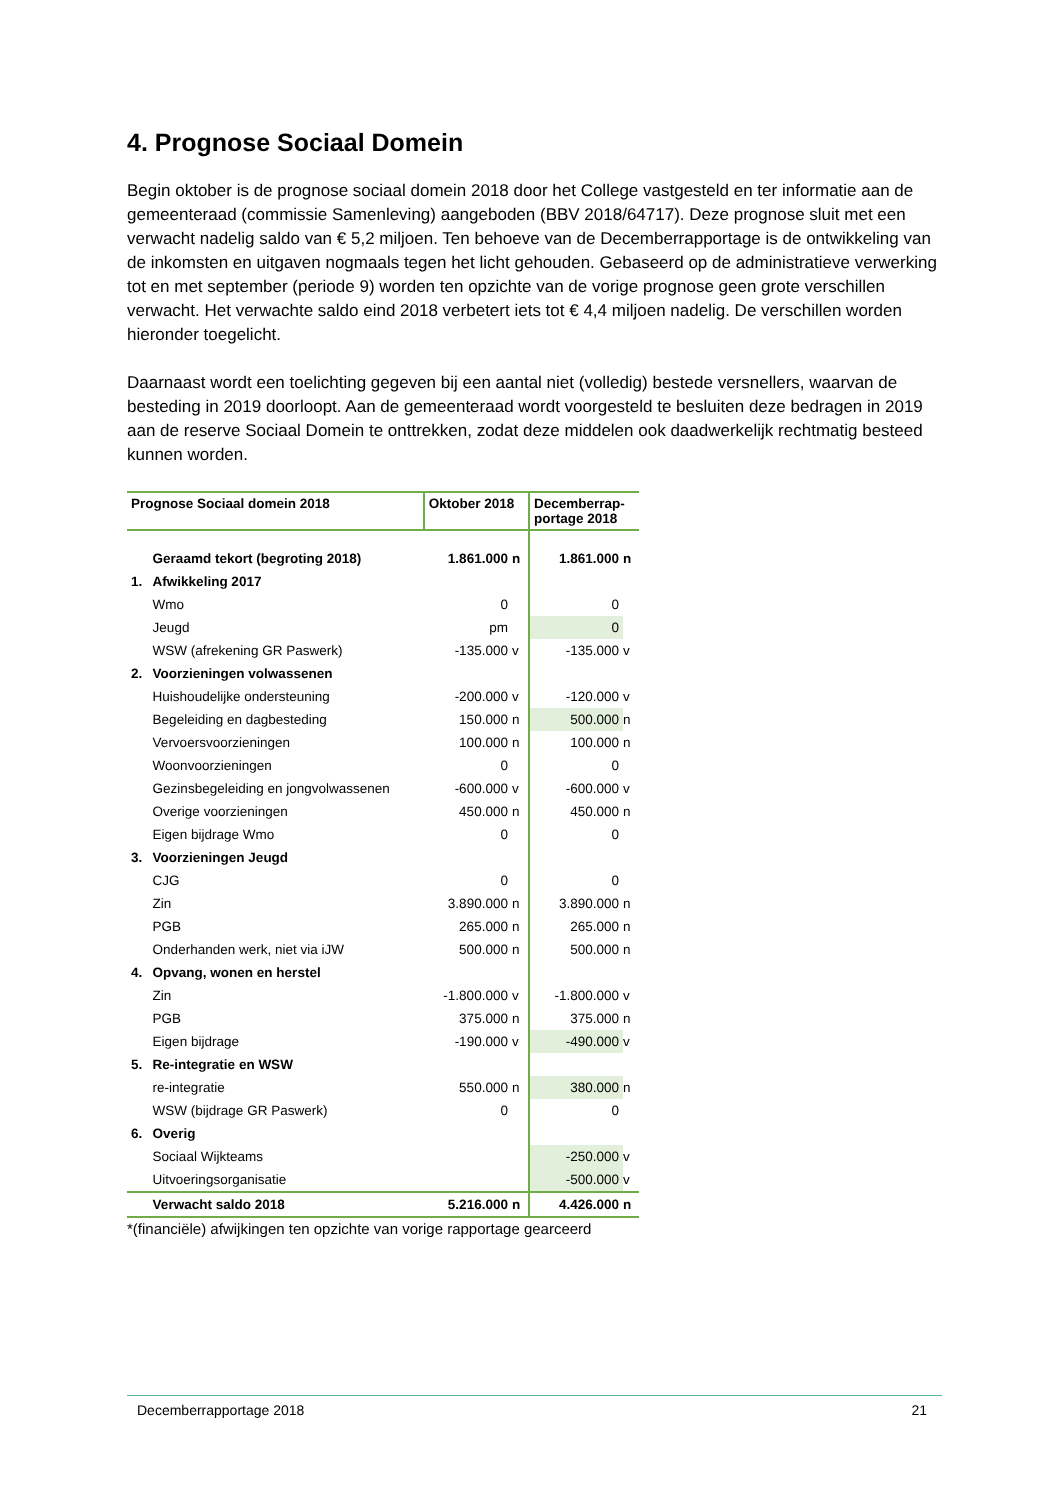4. Prognose Sociaal Domein
Begin oktober is de prognose sociaal domein 2018 door het College vastgesteld en ter informatie aan de gemeenteraad (commissie Samenleving) aangeboden (BBV 2018/64717). Deze prognose sluit met een verwacht nadelig saldo van € 5,2 miljoen. Ten behoeve van de Decemberrapportage is de ontwikkeling van de inkomsten en uitgaven nogmaals tegen het licht gehouden. Gebaseerd op de administratieve verwerking tot en met september (periode 9) worden ten opzichte van de vorige prognose geen grote verschillen verwacht. Het verwachte saldo eind 2018 verbetert iets tot € 4,4 miljoen nadelig. De verschillen worden hieronder toegelicht.
Daarnaast wordt een toelichting gegeven bij een aantal niet (volledig) bestede versnellers, waarvan de besteding in 2019 doorloopt. Aan de gemeenteraad wordt voorgesteld te besluiten deze bedragen in 2019 aan de reserve Sociaal Domein te onttrekken, zodat deze middelen ook daadwerkelijk rechtmatig besteed kunnen worden.
| Prognose Sociaal domein 2018 | | Oktober 2018 | | Decemberrap- portage 2018 | |
| --- | --- | --- | --- | --- | --- |
| | Geraamd tekort (begroting 2018) | 1.861.000 | n | 1.861.000 | n |
| 1. | Afwikkeling 2017 | | | | |
| | Wmo | 0 | | 0 | |
| | Jeugd | pm | | 0 | |
| | WSW (afrekening GR Paswerk) | -135.000 | v | -135.000 | v |
| 2. | Voorzieningen volwassenen | | | | |
| | Huishoudelijke ondersteuning | -200.000 | v | -120.000 | v |
| | Begeleiding en dagbesteding | 150.000 | n | 500.000 | n |
| | Vervoersvoorzieningen | 100.000 | n | 100.000 | n |
| | Woonvoorzieningen | 0 | | 0 | |
| | Gezinsbegeleiding en jongvolwassenen | -600.000 | v | -600.000 | v |
| | Overige voorzieningen | 450.000 | n | 450.000 | n |
| | Eigen bijdrage Wmo | 0 | | 0 | |
| 3. | Voorzieningen Jeugd | | | | |
| | CJG | 0 | | 0 | |
| | Zin | 3.890.000 | n | 3.890.000 | n |
| | PGB | 265.000 | n | 265.000 | n |
| | Onderhanden werk, niet via iJW | 500.000 | n | 500.000 | n |
| 4. | Opvang, wonen en herstel | | | | |
| | Zin | -1.800.000 | v | -1.800.000 | v |
| | PGB | 375.000 | n | 375.000 | n |
| | Eigen bijdrage | -190.000 | v | -490.000 | v |
| 5. | Re-integratie en WSW | | | | |
| | re-integratie | 550.000 | n | 380.000 | n |
| | WSW (bijdrage GR Paswerk) | 0 | | 0 | |
| 6. | Overig | | | | |
| | Sociaal Wijkteams | | | -250.000 | v |
| | Uitvoeringsorganisatie | | | -500.000 | v |
| | Verwacht saldo 2018 | 5.216.000 | n | 4.426.000 | n |
*(financiële) afwijkingen ten opzichte van vorige rapportage gearceerd
Decemberrapportage 2018 21